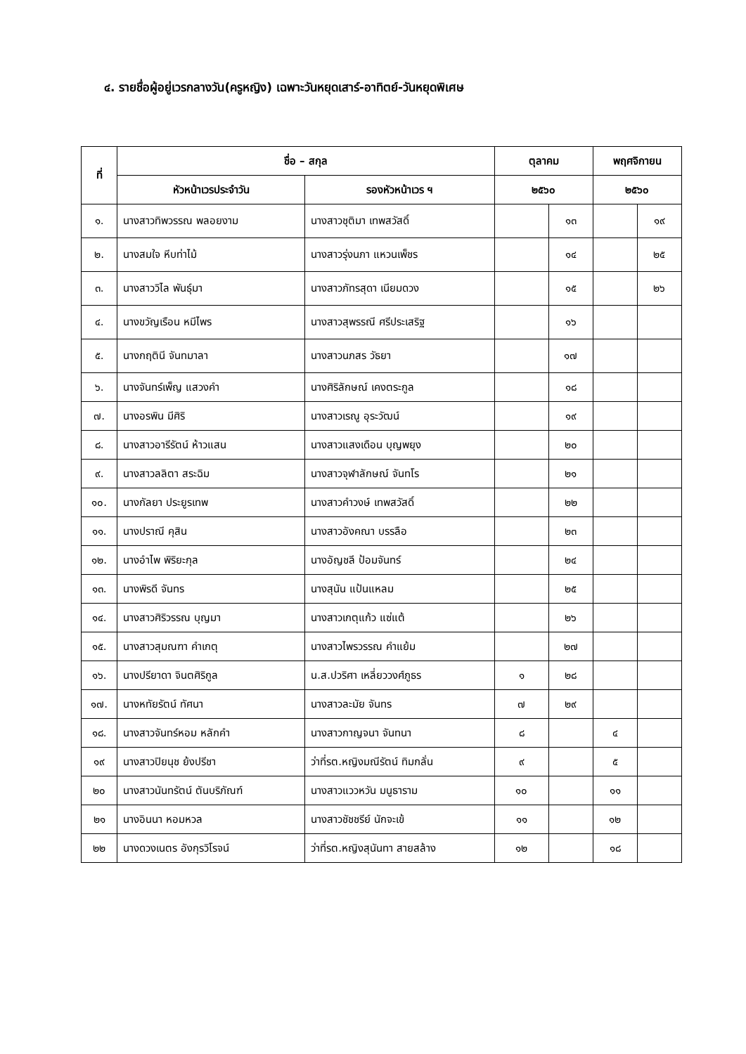๔. รายชื่อผู้อยู่เวรกลางวัน(ครูหญิง) เฉพาะวันหยุดเสาร์-อาทิตย์-วันหยุดพิเศษ
| ที่ | ชื่อ – สกุล | | ตุลาคม | | พฤศจิกายน | |
| --- | --- | --- | --- | --- | --- | --- |
| | หัวหน้าเวรประจำวัน | รองหัวหน้าเวร ฯ | ๒๕๖๐ | | ๒๕๖๐ | |
| ๑. | นางสาวทิพวรรณ พลอยงาม | นางสาวชุติมา เทพสวัสดิ์ | | ๑๓ | | ๑๙ |
| ๒. | นางสมใจ หีบท่าไม้ | นางสาวรุ่งนภา แหวนเพ็ชร | | ๑๔ | | ๒๕ |
| ๓. | นางสาววิไล พันธุ์มา | นางสาวภัทรสุดา เนียมดวง | | ๑๕ | | ๒๖ |
| ๔. | นางขวัญเรือน หมีไพร | นางสาวสุพรรณี ศรีประเสริฐ | | ๑๖ | | |
| ๕. | นางกฤตินี จันทมาลา | นางสาวนภสร วัธยา | | ๑๗ | | |
| ๖. | นางจันทร์เพ็ญ แสวงคำ | นางศิริลักษณ์ เคงตระกูล | | ๑๘ | | |
| ๗. | นางอรพิน มีศิริ | นางสาวเรณู อุระวัฒน์ | | ๑๙ | | |
| ๘. | นางสาวอารีรัตน์ ห้าวแสน | นางสาวแสงเดือน บุญพยุง | | ๒๐ | | |
| ๙. | นางสาวลลิตา สระฉิม | นางสาวจุฬาลักษณ์ จันทโร | | ๒๑ | | |
| ๑๐. | นางกัลยา ประยูรเทพ | นางสาวคำวงษ์ เทพสวัสดิ์ | | ๒๒ | | |
| ๑๑. | นางปราณี คุสิน | นางสาวอังคณา บรรลือ | | ๒๓ | | |
| ๑๒. | นางอำไพ พิริยะกุล | นางอัญชลี ป้อมจันทร์ | | ๒๔ | | |
| ๑๓. | นางพิรดี จันทร | นางสุนัน แป้นแหลม | | ๒๕ | | |
| ๑๔. | นางสาวศิริวรรณ บุญมา | นางสาวเกตุแก้ว แซ่แต้ | | ๒๖ | | |
| ๑๕. | นางสาวสุมณฑา คำเกตุ | นางสาวไพรวรรณ คำแย้ม | | ๒๗ | | |
| ๑๖. | นางปรียาดา จินตศิริกูล | น.ส.ปวริศา เหลี่ยววงศ์ภูธร | ๑ | ๒๘ | | |
| ๑๗. | นางหทัยรัตน์ ทัศนา | นางสาวละมัย จันทร | ๗ | ๒๙ | | |
| ๑๘. | นางสาวจันทร์หอม หลักคำ | นางสาวกาญจนา จันทนา | ๘ | | ๔ | |
| ๑๙ | นางสาวปิยนุช ย้งปรีชา | ว่าที่รต.หญิงมณีรัตน์ ทิมกลั่น | ๙ | | ๕ | |
| ๒๐ | นางสาวนันทรัตน์ ตันบริภัณฑ์ | นางสาวแววหวัน มนูธาราม | ๑๐ | | ๑๑ | |
| ๒๑ | นางอินนา หอมหวล | นางสาวชัชชรีย์ นักจะเข้ | ๑๑ | | ๑๒ | |
| ๒๒ | นางดวงเนตร อังกุรวิโรจน์ | ว่าที่รต.หญิงสุนันทา สายสล้าง | ๑๒ | | ๑๘ | |